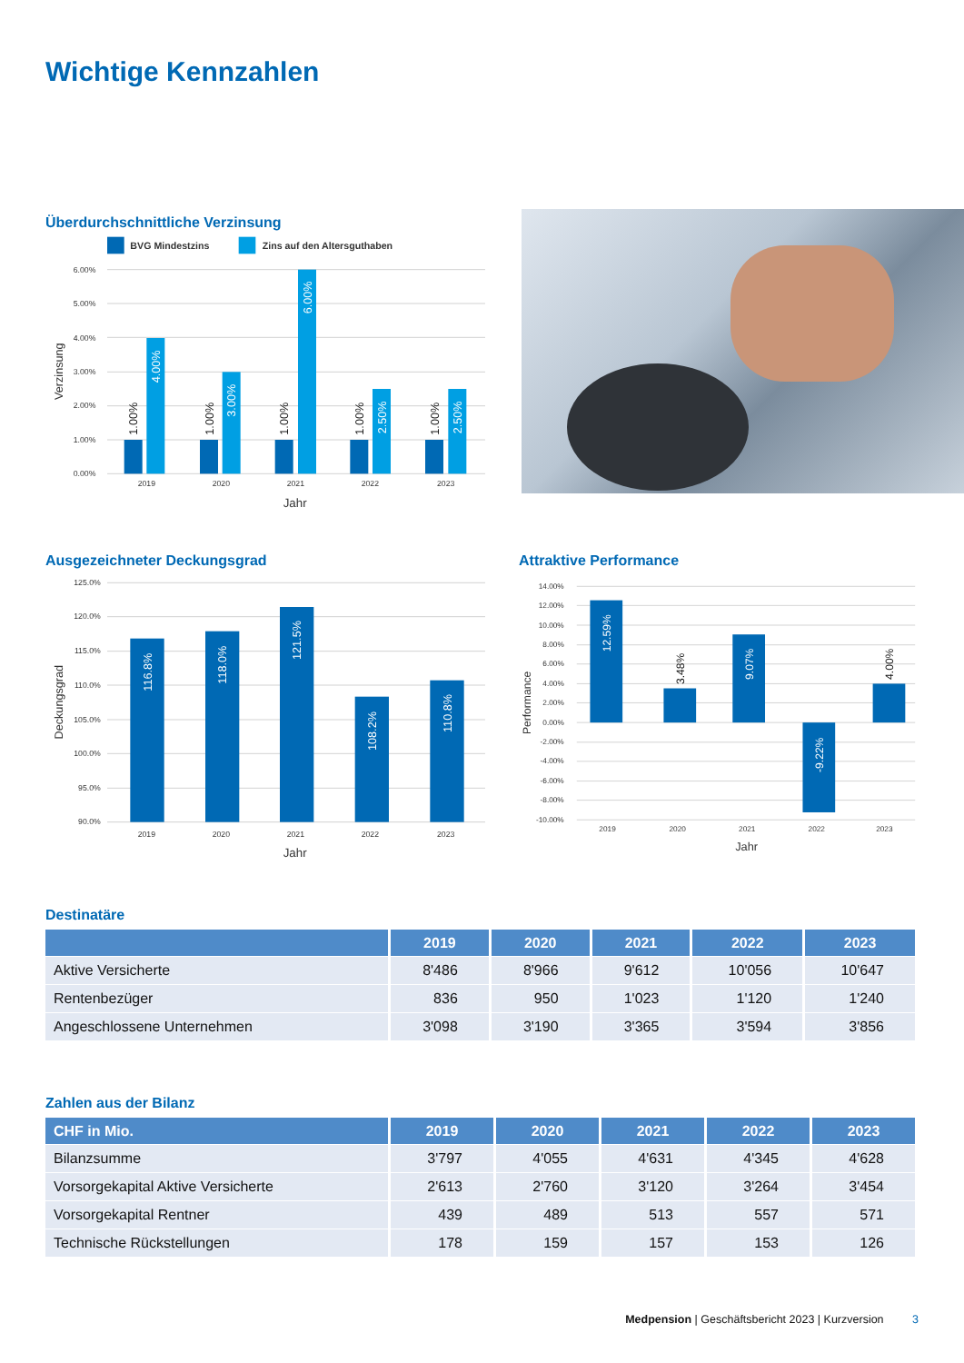Wichtige Kennzahlen
Überdurchschnittliche Verzinsung
BVG Mindestzins
Zins auf den Altersguthaben
6.00%
5.00%
4.00%
3.00%
2.00%
1.00%
0.00%
Verzinsung
1.00%
1.00%
1.00%
1.00%
1.00%
4.00%
3.00%
6.00%
2.50%
2.50%
2019
2020
2021
2022
2023
Jahr
Ausgezeichneter Deckungsgrad
125.0%
120.0%
115.0%
110.0%
105.0%
100.0%
95.0%
90.0%
Deckungsgrad
116.8%
118.0%
121.5%
108.2%
110.8%
2019
2020
2021
2022
2023
Jahr
Attraktive Performance
14.00%
12.00%
10.00%
8.00%
6.00%
4.00%
2.00%
0.00%
-2.00%
-4.00%
-6.00%
-8.00%
-10.00%
Performance
12.59%
3.48%
9.07%
-9.22%
4.00%
2019
2020
2021
2022
2023
Jahr
Destinatäre
| | 2019 | 2020 | 2021 | 2022 | 2023 |
| --- | --- | --- | --- | --- | --- |
| Aktive Versicherte | 8'486 | 8'966 | 9'612 | 10'056 | 10'647 |
| Rentenbezüger | 836 | 950 | 1'023 | 1'120 | 1'240 |
| Angeschlossene Unternehmen | 3'098 | 3'190 | 3'365 | 3'594 | 3'856 |
Zahlen aus der Bilanz
| CHF in Mio. | 2019 | 2020 | 2021 | 2022 | 2023 |
| --- | --- | --- | --- | --- | --- |
| Bilanzsumme | 3'797 | 4'055 | 4'631 | 4'345 | 4'628 |
| Vorsorgekapital Aktive Versicherte | 2'613 | 2'760 | 3'120 | 3'264 | 3'454 |
| Vorsorgekapital Rentner | 439 | 489 | 513 | 557 | 571 |
| Technische Rückstellungen | 178 | 159 | 157 | 153 | 126 |
Medpension | Geschäftsbericht 2023 | Kurzversion 3